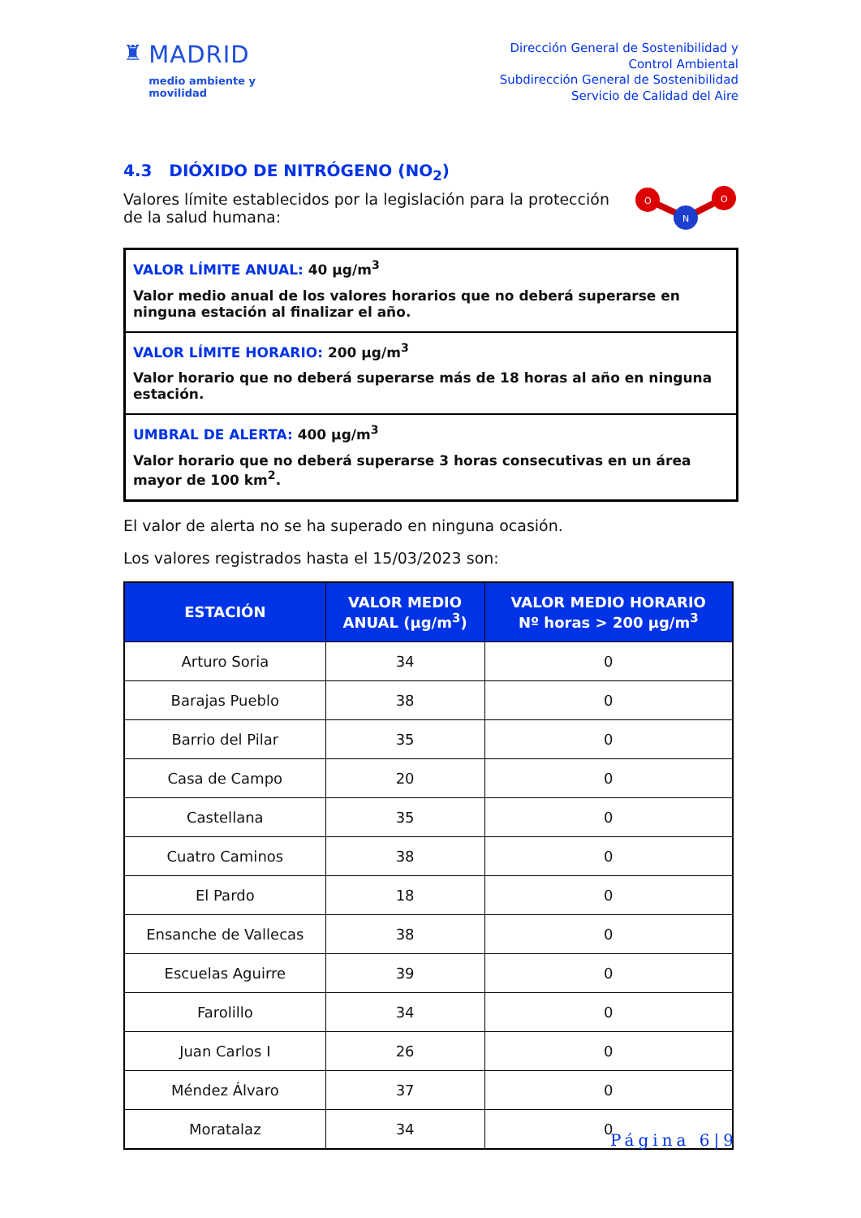♜ MADRID
medio ambiente y
movilidad
Dirección General de Sostenibilidad y
Control Ambiental
Subdirección General de Sostenibilidad
Servicio de Calidad del Aire
4.3 DIÓXIDO DE NITRÓGENO (NO<sub>2</sub>)
Valores límite establecidos por la legislación para la protección de la salud humana:
O
O
N
VALOR LÍMITE ANUAL: 40 µg/m<sup>3</sup>
Valor medio anual de los valores horarios que no deberá superarse en ninguna estación al finalizar el año.
VALOR LÍMITE HORARIO: 200 µg/m<sup>3</sup>
Valor horario que no deberá superarse más de 18 horas al año en ninguna estación.
UMBRAL DE ALERTA: 400 µg/m<sup>3</sup>
Valor horario que no deberá superarse 3 horas consecutivas en un área mayor de 100 km<sup>2</sup>.
El valor de alerta no se ha superado en ninguna ocasión.
Los valores registrados hasta el 15/03/2023 son:
| ESTACIÓN | VALOR MEDIO ANUAL (µg/m<sup>3</sup>) | VALOR MEDIO HORARIO Nº horas > 200 µg/m<sup>3</sup> |
| --- | --- | --- |
| Arturo Soria | 34 | 0 |
| Barajas Pueblo | 38 | 0 |
| Barrio del Pilar | 35 | 0 |
| Casa de Campo | 20 | 0 |
| Castellana | 35 | 0 |
| Cuatro Caminos | 38 | 0 |
| El Pardo | 18 | 0 |
| Ensanche de Vallecas | 38 | 0 |
| Escuelas Aguirre | 39 | 0 |
| Farolillo | 34 | 0 |
| Juan Carlos I | 26 | 0 |
| Méndez Álvaro | 37 | 0 |
| Moratalaz | 34 | 0 |
Página 6|9